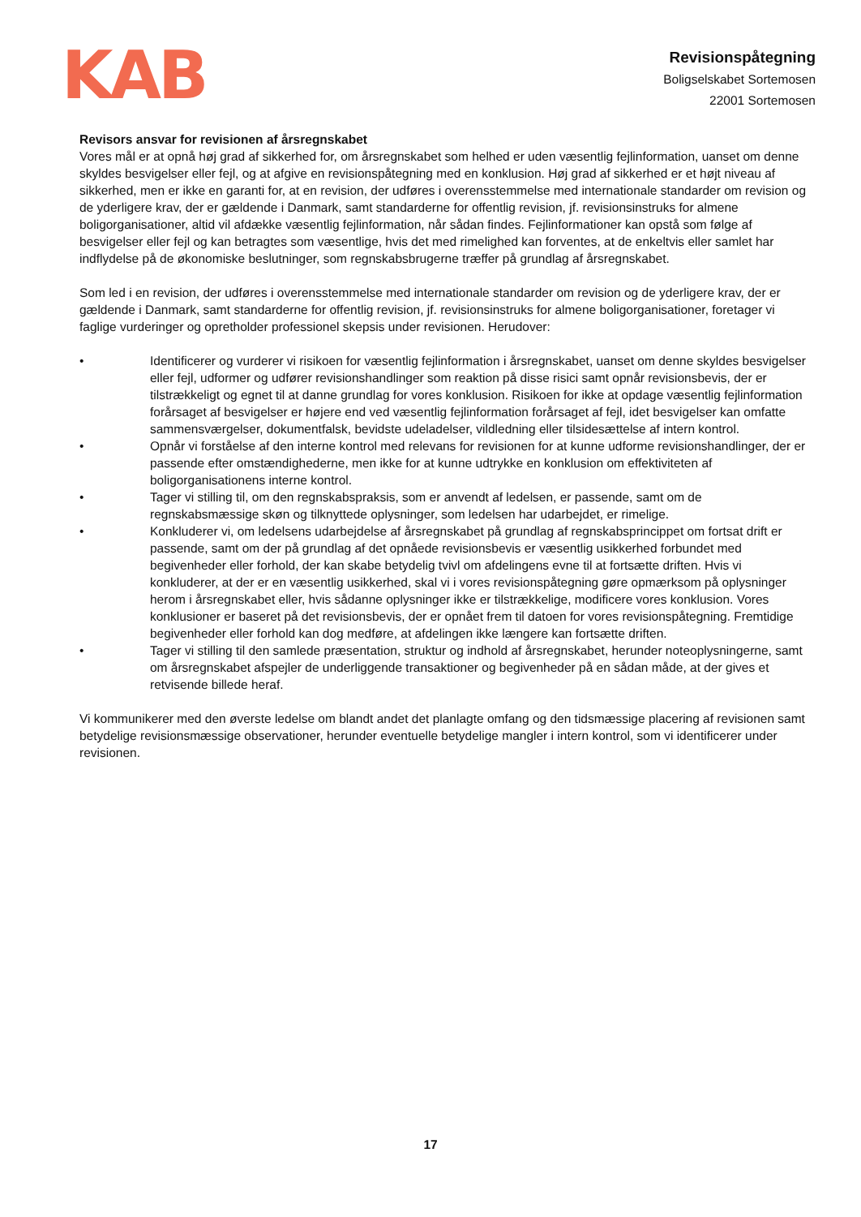KAB
Revisionspåtegning
Boligselskabet Sortemosen
22001 Sortemosen
Revisors ansvar for revisionen af årsregnskabet
Vores mål er at opnå høj grad af sikkerhed for, om årsregnskabet som helhed er uden væsentlig fejlinformation, uanset om denne skyldes besvigelser eller fejl, og at afgive en revisionspåtegning med en konklusion. Høj grad af sikkerhed er et højt niveau af sikkerhed, men er ikke en garanti for, at en revision, der udføres i overensstemmelse med internationale standarder om revision og de yderligere krav, der er gældende i Danmark, samt standarderne for offentlig revision, jf. revisionsinstruks for almene boligorganisationer, altid vil afdække væsentlig fejlinformation, når sådan findes. Fejlinformationer kan opstå som følge af besvigelser eller fejl og kan betragtes som væsentlige, hvis det med rimelighed kan forventes, at de enkeltvis eller samlet har indflydelse på de økonomiske beslutninger, som regnskabsbrugerne træffer på grundlag af årsregnskabet.
Som led i en revision, der udføres i overensstemmelse med internationale standarder om revision og de yderligere krav, der er gældende i Danmark, samt standarderne for offentlig revision, jf. revisionsinstruks for almene boligorganisationer, foretager vi faglige vurderinger og opretholder professionel skepsis under revisionen. Herudover:
• Identificerer og vurderer vi risikoen for væsentlig fejlinformation i årsregnskabet, uanset om denne skyldes besvigelser eller fejl, udformer og udfører revisionshandlinger som reaktion på disse risici samt opnår revisionsbevis, der er tilstrækkeligt og egnet til at danne grundlag for vores konklusion. Risikoen for ikke at opdage væsentlig fejlinformation forårsaget af besvigelser er højere end ved væsentlig fejlinformation forårsaget af fejl, idet besvigelser kan omfatte sammensværgelser, dokumentfalsk, bevidste udeladelser, vildledning eller tilsidesættelse af intern kontrol.
• Opnår vi forståelse af den interne kontrol med relevans for revisionen for at kunne udforme revisionshandlinger, der er passende efter omstændighederne, men ikke for at kunne udtrykke en konklusion om effektiviteten af boligorganisationens interne kontrol.
• Tager vi stilling til, om den regnskabspraksis, som er anvendt af ledelsen, er passende, samt om de regnskabsmæssige skøn og tilknyttede oplysninger, som ledelsen har udarbejdet, er rimelige.
• Konkluderer vi, om ledelsens udarbejdelse af årsregnskabet på grundlag af regnskabsprincippet om fortsat drift er passende, samt om der på grundlag af det opnåede revisionsbevis er væsentlig usikkerhed forbundet med begivenheder eller forhold, der kan skabe betydelig tvivl om afdelingens evne til at fortsætte driften. Hvis vi konkluderer, at der er en væsentlig usikkerhed, skal vi i vores revisionspåtegning gøre opmærksom på oplysninger herom i årsregnskabet eller, hvis sådanne oplysninger ikke er tilstrækkelige, modificere vores konklusion. Vores konklusioner er baseret på det revisionsbevis, der er opnået frem til datoen for vores revisionspåtegning. Fremtidige begivenheder eller forhold kan dog medføre, at afdelingen ikke længere kan fortsætte driften.
• Tager vi stilling til den samlede præsentation, struktur og indhold af årsregnskabet, herunder noteoplysningerne, samt om årsregnskabet afspejler de underliggende transaktioner og begivenheder på en sådan måde, at der gives et retvisende billede heraf.
Vi kommunikerer med den øverste ledelse om blandt andet det planlagte omfang og den tidsmæssige placering af revisionen samt betydelige revisionsmæssige observationer, herunder eventuelle betydelige mangler i intern kontrol, som vi identificerer under revisionen.
17